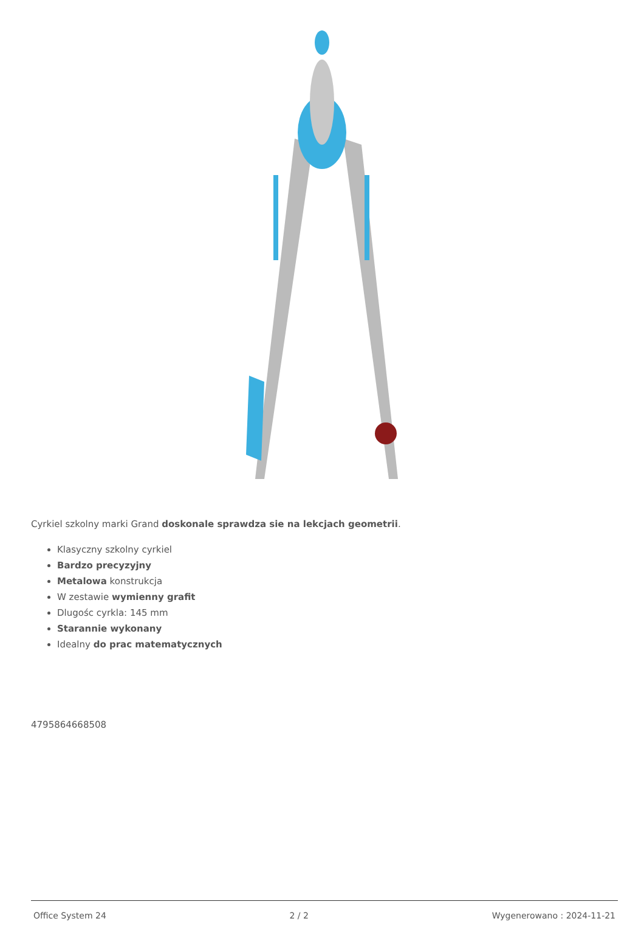Cyrkiel szkolny marki Grand doskonale sprawdza sie na lekcjach geometrii.
Klasyczny szkolny cyrkiel
Bardzo precyzyjny
Metalowa konstrukcja
W zestawie wymienny grafit
Dlugośc cyrkla: 145 mm
Starannie wykonany
Idealny do prac matematycznych
4795864668508
Office System 24 2 / 2 Wygenerowano : 2024-11-21